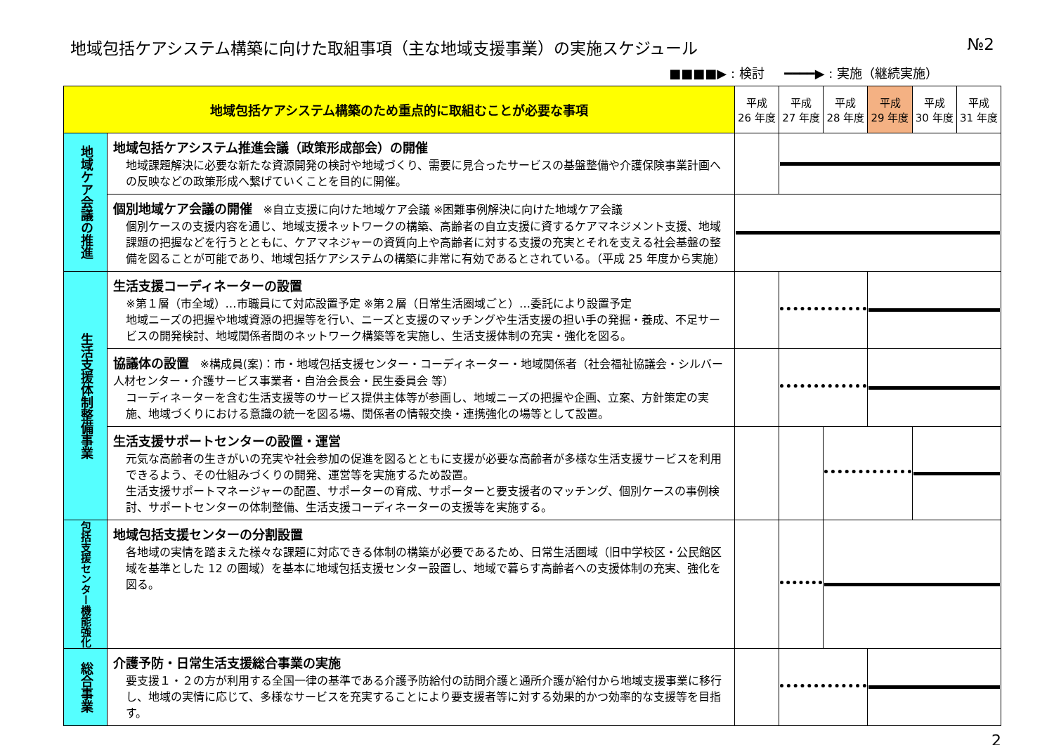地域包括ケアシステム構築に向けた取組事項（主な地域支援事業）の実施スケジュール №2
■■■■▶ : 検討 ━━━━▶ : 実施（継続実施）
| 地域包括ケアシステム構築のため重点的に取組むことが必要な事項 | | 平成 26 年度 | 平成 27 年度 | 平成 28 年度 | 平成 29 年度 | 平成 30 年度 | 平成 31 年度 |
| --- | --- | --- | --- | --- | --- | --- | --- |
| 地域ケア会議の推進 | 地域包括ケアシステム推進会議（政策形成部会）の開催 地域課題解決に必要な新たな資源開発の検討や地域づくり、需要に見合ったサービスの基盤整備や介護保険事業計画への反映などの政策形成へ繋げていくことを目的に開催。 | | | | | | |
| | 個別地域ケア会議の開催 ※自立支援に向けた地域ケア会議 ※困難事例解決に向けた地域ケア会議 個別ケースの支援内容を通じ、地域支援ネットワークの構築、高齢者の自立支援に資するケアマネジメント支援、地域課題の把握などを行うとともに、ケアマネジャーの資質向上や高齢者に対する支援の充実とそれを支える社会基盤の整備を図ることが可能であり、地域包括ケアシステムの構築に非常に有効であるとされている。（平成 25 年度から実施） | | | | | | |
| 生活支援体制整備事業 | 生活支援コーディネーターの設置 ※第１層（市全域）…市職員にて対応設置予定 ※第２層（日常生活圏域ごと）…委託により設置予定 地域ニーズの把握や地域資源の把握等を行い、ニーズと支援のマッチングや生活支援の担い手の発掘・養成、不足サービスの開発検討、地域関係者間のネットワーク構築等を実施し、生活支援体制の充実・強化を図る。 | | | | | | |
| | 協議体の設置 ※構成員(案)：市・地域包括支援センター・コーディネーター・地域関係者（社会福祉協議会・シルバー人材センター・介護サービス事業者・自治会長会・民生委員会 等） コーディネーターを含む生活支援等のサービス提供主体等が参画し、地域ニーズの把握や企画、立案、方針策定の実施、地域づくりにおける意識の統一を図る場、関係者の情報交換・連携強化の場等として設置。 | | | | | | |
| | 生活支援サポートセンターの設置・運営 元気な高齢者の生きがいの充実や社会参加の促進を図るとともに支援が必要な高齢者が多様な生活支援サービスを利用できるよう、その仕組みづくりの開発、運営等を実施するため設置。 生活支援サポートマネージャーの配置、サポーターの育成、サポーターと要支援者のマッチング、個別ケースの事例検討、サポートセンターの体制整備、生活支援コーディネーターの支援等を実施する。 | | | | | | |
| 包括支援センター機能強化 | 地域包括支援センターの分割設置 各地域の実情を踏まえた様々な課題に対応できる体制の構築が必要であるため、日常生活圏域（旧中学校区・公民館区域を基準とした 12 の圏域）を基本に地域包括支援センター設置し、地域で暮らす高齢者への支援体制の充実、強化を図る。 | | | | | | |
| 総合事業 | 介護予防・日常生活支援総合事業の実施 要支援１・２の方が利用する全国一律の基準である介護予防給付の訪問介護と通所介護が給付から地域支援事業に移行し、地域の実情に応じて、多様なサービスを充実することにより要支援者等に対する効果的かつ効率的な支援等を目指す。 | | | | | | |
2